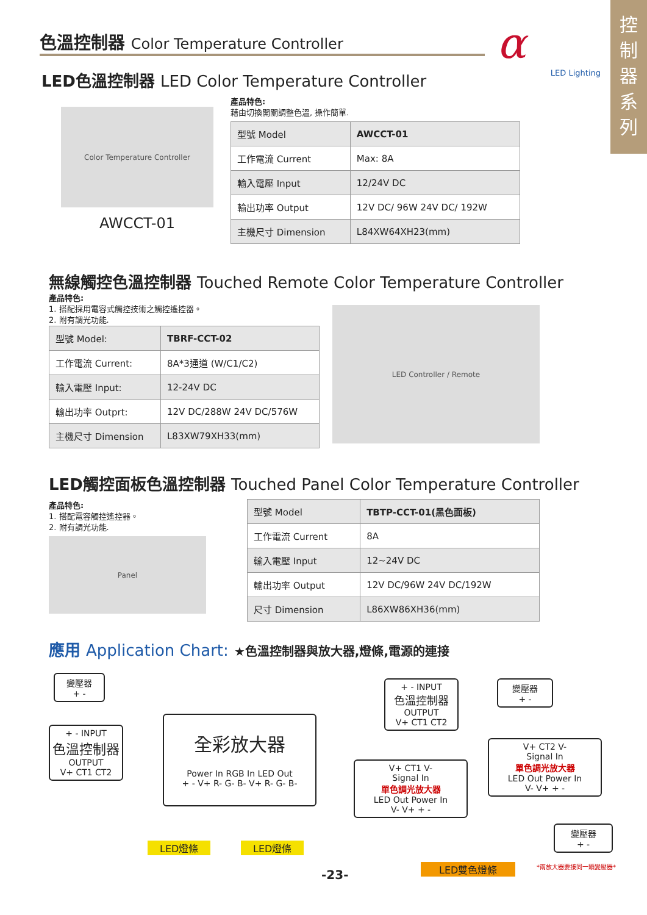色溫控制器 Color Temperature Controller
α
LED Lighting
控
制
器
系
列
LED色溫控制器 LED Color Temperature Controller
Color Temperature Controller
AWCCT-01
產品特色:
藉由切換開關調整色溫, 操作簡單.
| 型號 Model | AWCCT-01 |
| 工作電流 Current | Max: 8A |
| 輸入電壓 Input | 12/24V DC |
| 輸出功率 Output | 12V DC/ 96W 24V DC/ 192W |
| 主機尺寸 Dimension | L84XW64XH23(mm) |
無線觸控色溫控制器 Touched Remote Color Temperature Controller
產品特色:
1. 搭配採用電容式觸控技術之觸控遙控器。
2. 附有調光功能.
| 型號 Model: | TBRF-CCT-02 |
| 工作電流 Current: | 8A*3通道 (W/C1/C2) |
| 輸入電壓 Input: | 12-24V DC |
| 輸出功率 Outprt: | 12V DC/288W 24V DC/576W |
| 主機尺寸 Dimension | L83XW79XH33(mm) |
LED Controller / Remote
LED觸控面板色溫控制器 Touched Panel Color Temperature Controller
產品特色:
1. 搭配電容觸控遙控器。
2. 附有調光功能.
Panel
| 型號 Model | TBTP-CCT-01(黑色面板) |
| 工作電流 Current | 8A |
| 輸入電壓 Input | 12~24V DC |
| 輸出功率 Output | 12V DC/96W 24V DC/192W |
| 尺寸 Dimension | L86XW86XH36(mm) |
應用 Application Chart: ★色溫控制器與放大器,燈條,電源的連接
變壓器
+ -
+ - INPUT
色溫控制器
OUTPUT
V+ CT1 CT2
全彩放大器
Power In RGB In LED Out
+ - V+ R- G- B- V+ R- G- B-
LED燈條 LED燈條
+ - INPUT
色溫控制器
OUTPUT
V+ CT1 CT2
變壓器
+ -
V+ CT2 V-
Signal In
單色調光放大器
LED Out Power In
V- V+ + -
V+ CT1 V-
Signal In
單色調光放大器
LED Out Power In
V- V+ + -
變壓器
+ -
LED雙色燈條 *兩放大器要接同一顆變壓器*
-23-